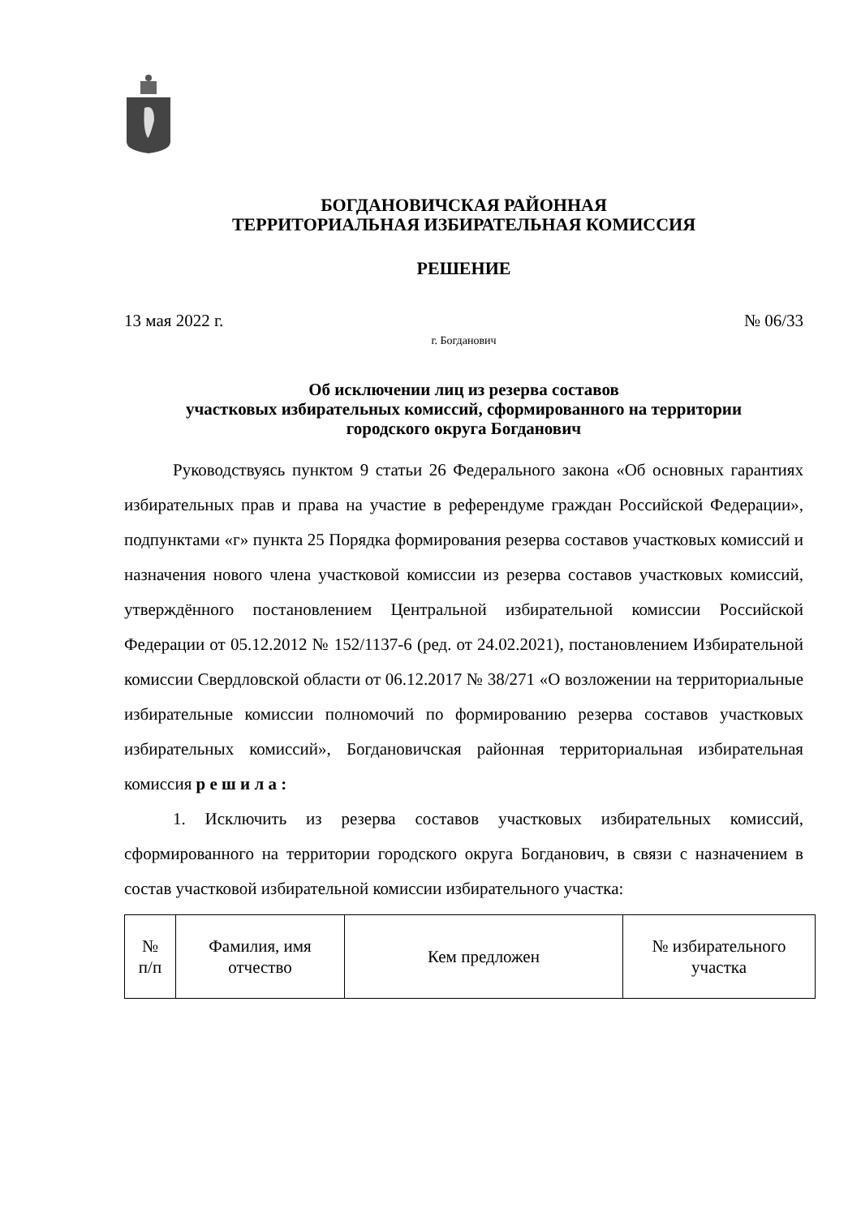БОГДАНОВИЧСКАЯ РАЙОННАЯ
ТЕРРИТОРИАЛЬНАЯ ИЗБИРАТЕЛЬНАЯ КОМИССИЯ
РЕШЕНИЕ
13 мая 2022 г. № 06/33
г. Богданович
Об исключении лиц из резерва составов
участковых избирательных комиссий, сформированного на территории
городского округа Богданович
Руководствуясь пунктом 9 статьи 26 Федерального закона «Об основных гарантиях избирательных прав и права на участие в референдуме граждан Российской Федерации», подпунктами «г» пункта 25 Порядка формирования резерва составов участковых комиссий и назначения нового члена участковой комиссии из резерва составов участковых комиссий, утверждённого постановлением Центральной избирательной комиссии Российской Федерации от 05.12.2012 № 152/1137-6 (ред. от 24.02.2021), постановлением Избирательной комиссии Свердловской области от 06.12.2017 № 38/271 «О возложении на территориальные избирательные комиссии полномочий по формированию резерва составов участковых избирательных комиссий», Богдановичская районная территориальная избирательная комиссия р е ш и л а :
1. Исключить из резерва составов участковых избирательных комиссий, сформированного на территории городского округа Богданович, в связи с назначением в состав участковой избирательной комиссии избирательного участка:
| № п/п | Фамилия, имя отчество | Кем предложен | № избирательного участка |
| --- | --- | --- | --- |